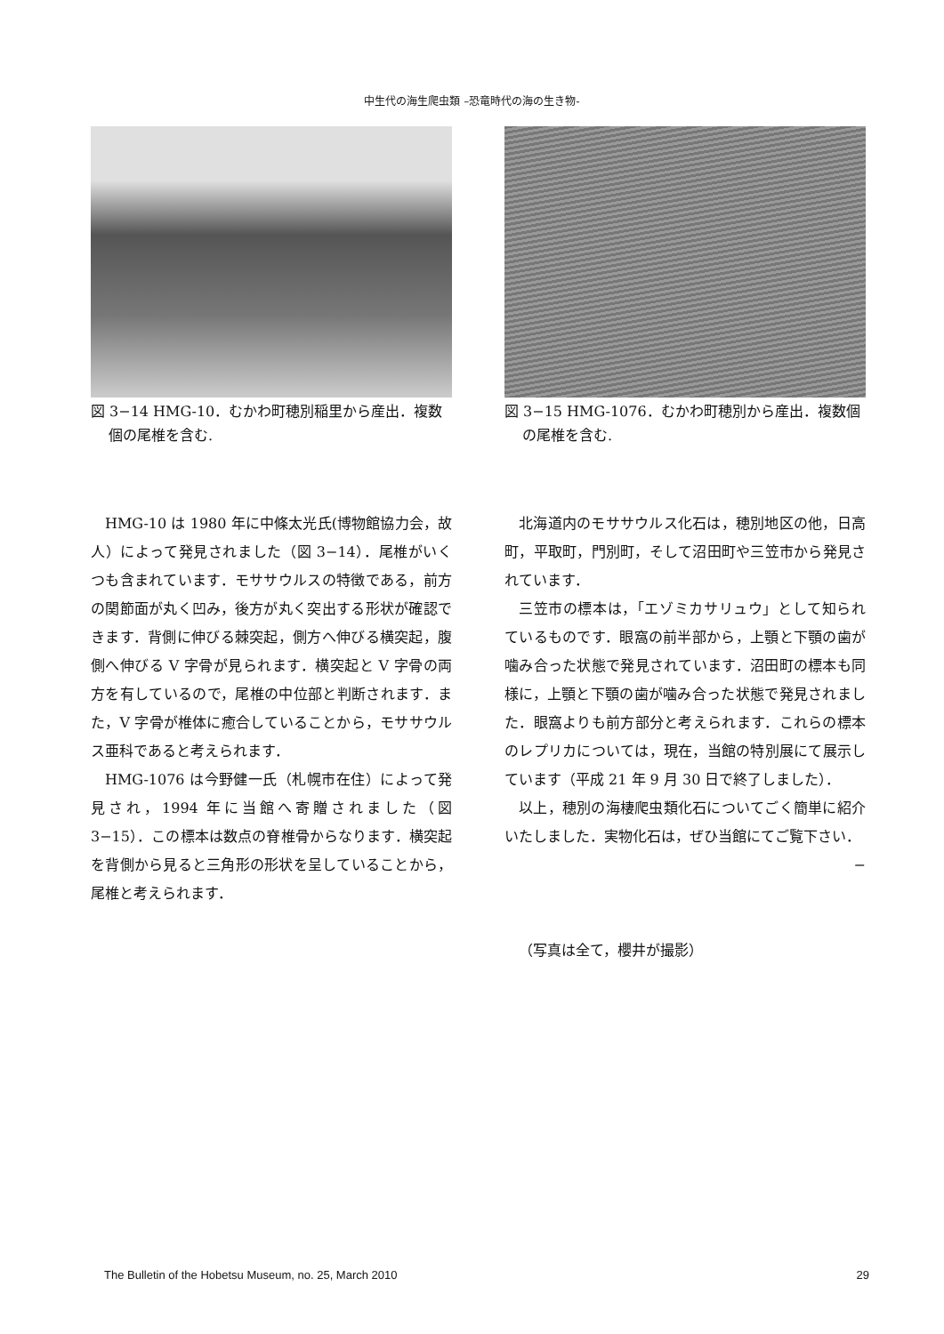中生代の海生爬虫類 –恐竜時代の海の生き物-
図 3−14 HMG-10．むかわ町穂別稲里から産出．複数個の尾椎を含む.
HMG-10 は 1980 年に中條太光氏(博物館協力会，故人）によって発見されました（図 3−14）．尾椎がいくつも含まれています．モササウルスの特徴である，前方の関節面が丸く凹み，後方が丸く突出する形状が確認できます．背側に伸びる棘突起，側方へ伸びる横突起，腹側へ伸びる V 字骨が見られます．横突起と V 字骨の両方を有しているので，尾椎の中位部と判断されます．また，V 字骨が椎体に癒合していることから，モササウルス亜科であると考えられます．
HMG-1076 は今野健一氏（札幌市在住）によって発見され，1994 年に当館へ寄贈されました（図 3−15）．この標本は数点の脊椎骨からなります．横突起を背側から見ると三角形の形状を呈していることから，尾椎と考えられます．
図 3−15 HMG-1076．むかわ町穂別から産出．複数個の尾椎を含む.
北海道内のモササウルス化石は，穂別地区の他，日高町，平取町，門別町，そして沼田町や三笠市から発見されています．
三笠市の標本は，「エゾミカサリュウ」として知られているものです．眼窩の前半部から，上顎と下顎の歯が噛み合った状態で発見されています．沼田町の標本も同様に，上顎と下顎の歯が噛み合った状態で発見されました．眼窩よりも前方部分と考えられます．これらの標本のレプリカについては，現在，当館の特別展にて展示しています（平成 21 年 9 月 30 日で終了しました）．
以上，穂別の海棲爬虫類化石についてごく簡単に紹介いたしました．実物化石は，ぜひ当館にてご覧下さい．
−
（写真は全て，櫻井が撮影）
The Bulletin of the Hobetsu Museum, no. 25, March 2010 29